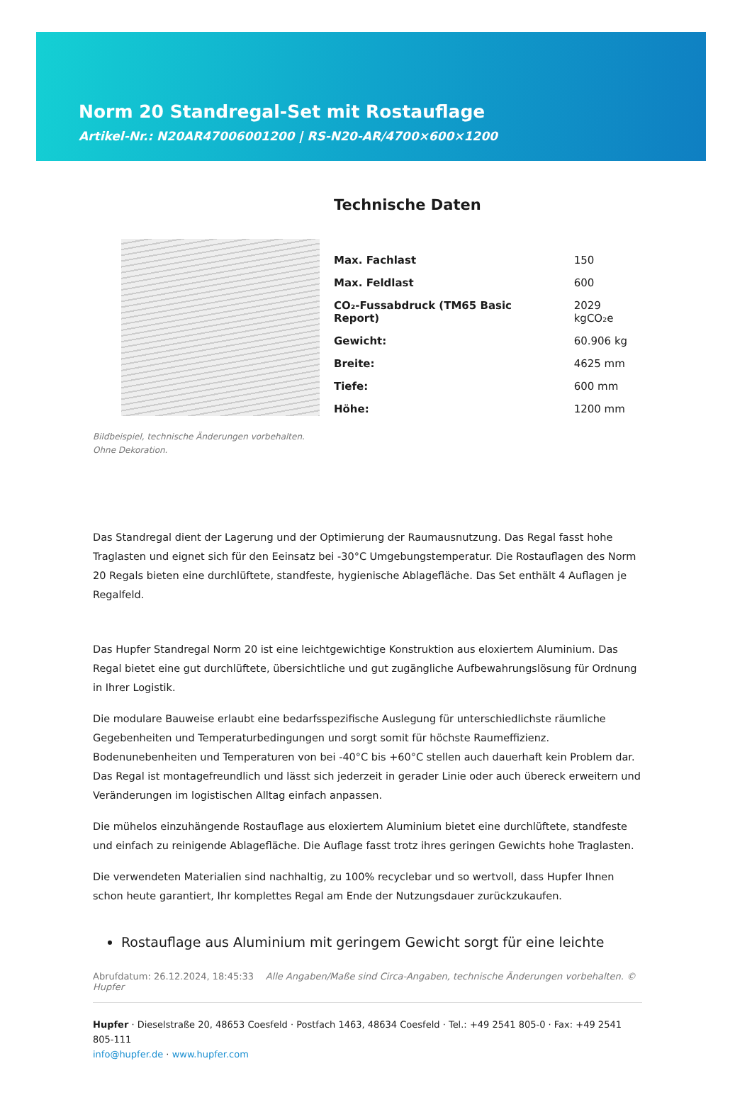Norm 20 Standregal-Set mit Rostauflage
Artikel-Nr.: N20AR47006001200 | RS-N20-AR/4700×600×1200
Bildbeispiel, technische Änderungen vorbehalten.
Ohne Dekoration.
Technische Daten
| Max. Fachlast | 150 |
| Max. Feldlast | 600 |
| CO₂-Fussabdruck (TM65 Basic Report) | 2029 kgCO₂e |
| Gewicht: | 60.906 kg |
| Breite: | 4625 mm |
| Tiefe: | 600 mm |
| Höhe: | 1200 mm |
Das Standregal dient der Lagerung und der Optimierung der Raumausnutzung. Das Regal fasst hohe Traglasten und eignet sich für den Eeinsatz bei -30°C Umgebungstemperatur. Die Rostauflagen des Norm 20 Regals bieten eine durchlüftete, standfeste, hygienische Ablagefläche. Das Set enthält 4 Auflagen je Regalfeld.
Das Hupfer Standregal Norm 20 ist eine leichtgewichtige Konstruktion aus eloxiertem Aluminium. Das Regal bietet eine gut durchlüftete, übersichtliche und gut zugängliche Aufbewahrungslösung für Ordnung in Ihrer Logistik.
Die modulare Bauweise erlaubt eine bedarfsspezifische Auslegung für unterschiedlichste räumliche Gegebenheiten und Temperaturbedingungen und sorgt somit für höchste Raumeffizienz. Bodenunebenheiten und Temperaturen von bei -40°C bis +60°C stellen auch dauerhaft kein Problem dar. Das Regal ist montagefreundlich und lässt sich jederzeit in gerader Linie oder auch übereck erweitern und Veränderungen im logistischen Alltag einfach anpassen.
Die mühelos einzuhängende Rostauflage aus eloxiertem Aluminium bietet eine durchlüftete, standfeste und einfach zu reinigende Ablagefläche. Die Auflage fasst trotz ihres geringen Gewichts hohe Traglasten.
Die verwendeten Materialien sind nachhaltig, zu 100% recyclebar und so wertvoll, dass Hupfer Ihnen schon heute garantiert, Ihr komplettes Regal am Ende der Nutzungsdauer zurückzukaufen.
Rostauflage aus Aluminium mit geringem Gewicht sorgt für eine leichte
Abrufdatum: 26.12.2024, 18:45:33 Alle Angaben/Maße sind Circa-Angaben, technische Änderungen vorbehalten. © Hupfer
Hupfer · Dieselstraße 20, 48653 Coesfeld · Postfach 1463, 48634 Coesfeld · Tel.: +49 2541 805-0 · Fax: +49 2541 805-111
info@hupfer.de · www.hupfer.com